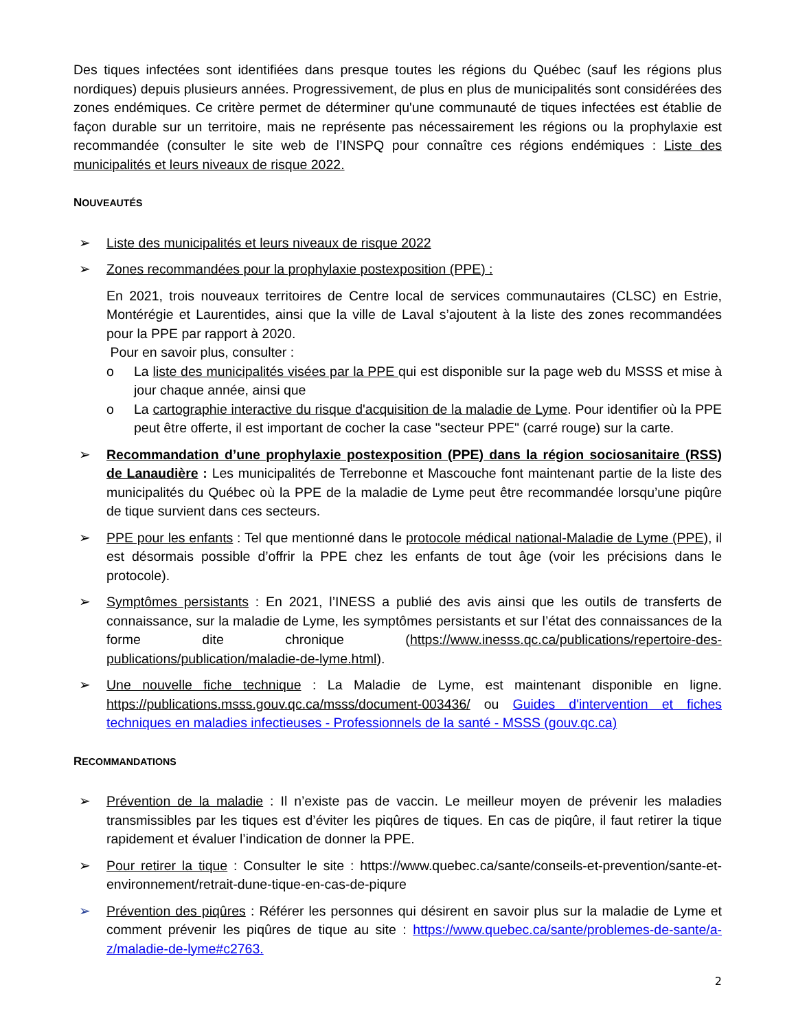Des tiques infectées sont identifiées dans presque toutes les régions du Québec (sauf les régions plus nordiques) depuis plusieurs années. Progressivement, de plus en plus de municipalités sont considérées des zones endémiques. Ce critère permet de déterminer qu'une communauté de tiques infectées est établie de façon durable sur un territoire, mais ne représente pas nécessairement les régions ou la prophylaxie est recommandée (consulter le site web de l’INSPQ pour connaître ces régions endémiques : Liste des municipalités et leurs niveaux de risque 2022.
NOUVEAUTÉS
➢ Liste des municipalités et leurs niveaux de risque 2022
➢ Zones recommandées pour la prophylaxie postexposition (PPE) :
En 2021, trois nouveaux territoires de Centre local de services communautaires (CLSC) en Estrie, Montérégie et Laurentides, ainsi que la ville de Laval s’ajoutent à la liste des zones recommandées pour la PPE par rapport à 2020.
Pour en savoir plus, consulter :
o La liste des municipalités visées par la PPE qui est disponible sur la page web du MSSS et mise à jour chaque année, ainsi que
o La cartographie interactive du risque d'acquisition de la maladie de Lyme. Pour identifier où la PPE peut être offerte, il est important de cocher la case "secteur PPE" (carré rouge) sur la carte.
➢ Recommandation d’une prophylaxie postexposition (PPE) dans la région sociosanitaire (RSS) de Lanaudière : Les municipalités de Terrebonne et Mascouche font maintenant partie de la liste des municipalités du Québec où la PPE de la maladie de Lyme peut être recommandée lorsqu’une piqûre de tique survient dans ces secteurs.
➢ PPE pour les enfants : Tel que mentionné dans le protocole médical national-Maladie de Lyme (PPE), il est désormais possible d’offrir la PPE chez les enfants de tout âge (voir les précisions dans le protocole).
➢ Symptômes persistants : En 2021, l’INESS a publié des avis ainsi que les outils de transferts de connaissance, sur la maladie de Lyme, les symptômes persistants et sur l’état des connaissances de la forme dite chronique (https://www.inesss.qc.ca/publications/repertoire-des-publications/publication/maladie-de-lyme.html).
➢ Une nouvelle fiche technique : La Maladie de Lyme, est maintenant disponible en ligne. https://publications.msss.gouv.qc.ca/msss/document-003436/ ou Guides d'intervention et fiches techniques en maladies infectieuses - Professionnels de la santé - MSSS (gouv.qc.ca)
RECOMMANDATIONS
➢ Prévention de la maladie : Il n’existe pas de vaccin. Le meilleur moyen de prévenir les maladies transmissibles par les tiques est d’éviter les piqûres de tiques. En cas de piqûre, il faut retirer la tique rapidement et évaluer l’indication de donner la PPE.
➢ Pour retirer la tique : Consulter le site : https://www.quebec.ca/sante/conseils-et-prevention/sante-et-environnement/retrait-dune-tique-en-cas-de-piqure
➢ Prévention des piqûres : Référer les personnes qui désirent en savoir plus sur la maladie de Lyme et comment prévenir les piqûres de tique au site : https://www.quebec.ca/sante/problemes-de-sante/a-z/maladie-de-lyme#c2763.
2